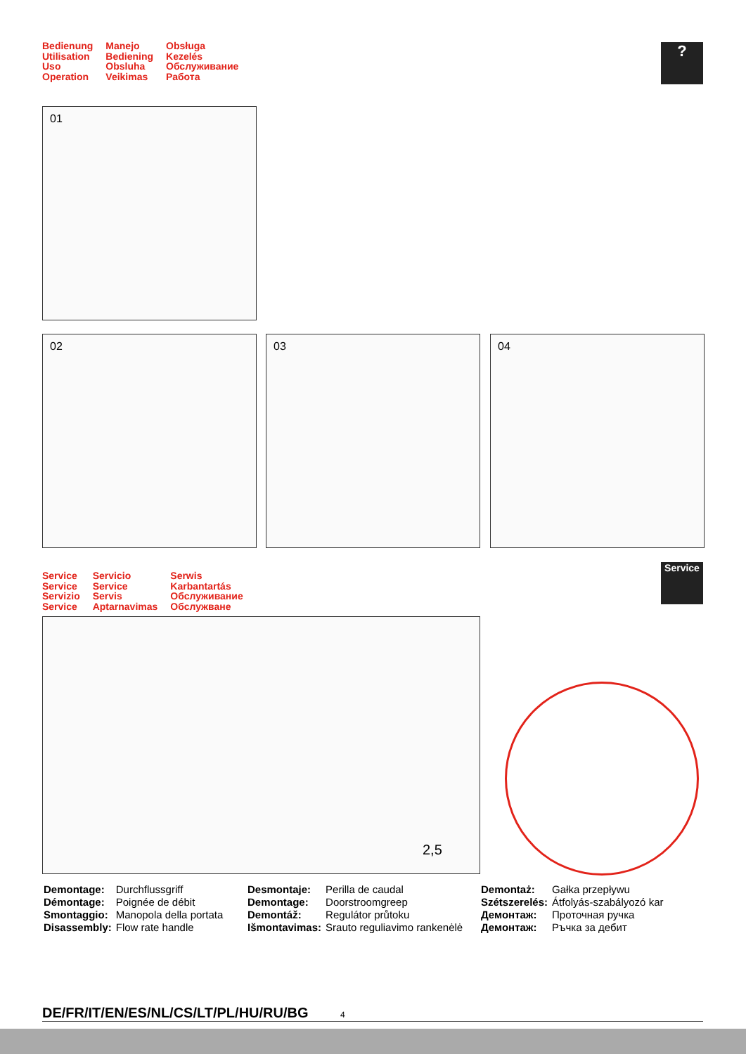Bedienung
Utilisation
Uso
Operation
Manejo
Bediening
Obsluha
Veikimas
Obsługa
Kezelés
Обслуживание
Работа
?
01
02 03 04
Service
Service
Servizio
Service
Servicio
Service
Servis
Aptarnavimas
Serwis
Karbantartás
Обслуживание
Обслужване
Service
2,5
| Demontage: | Durchflussgriff |
| Démontage: | Poignée de débit |
| Smontaggio: | Manopola della portata |
| Disassembly: | Flow rate handle |
| Desmontaje: | Perilla de caudal |
| Demontage: | Doorstroomgreep |
| Demontáž: | Regulátor průtoku |
| Išmontavimas: | Srauto reguliavimo rankenėlė |
| Demontaż: | Gałka przepływu |
| Szétszerelés: | Átfolyás-szabályozó kar |
| Демонтаж: | Проточная ручка |
| Демонтаж: | Ръчка за дебит |
DE/FR/IT/EN/ES/NL/CS/LT/PL/HU/RU/BG 4